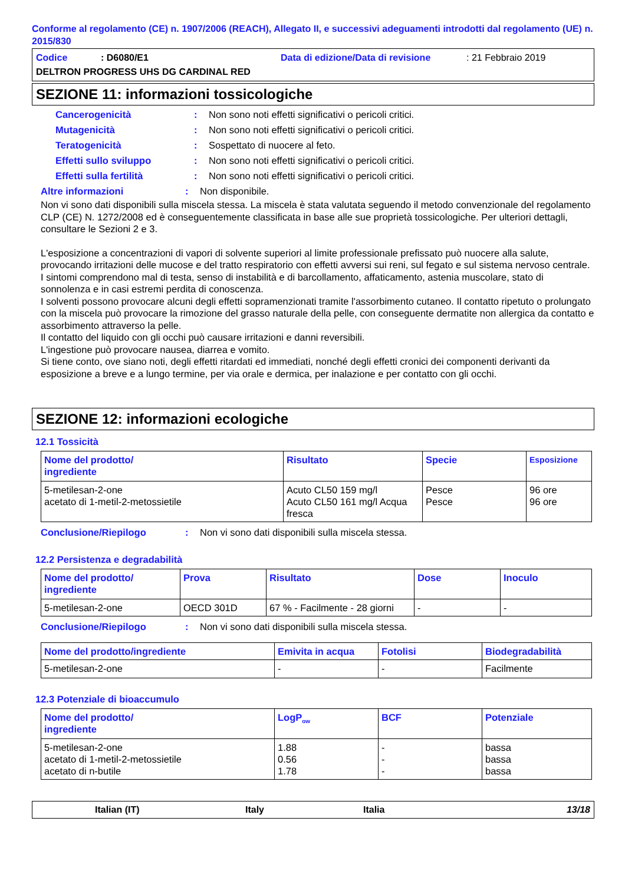Conforme al regolamento (CE) n. 1907/2006 (REACH), Allegato II, e successivi adeguamenti introdotti dal regolamento (UE) n. 2015/830
Codice: D6080/E1 Data di edizione/Data di revisione: 21 Febbraio 2019
DELTRON PROGRESS UHS DG CARDINAL RED
SEZIONE 11: informazioni tossicologiche
Cancerogenicità: Non sono noti effetti significativi o pericoli critici.
Mutagenicità: Non sono noti effetti significativi o pericoli critici.
Teratogenicità: Sospettato di nuocere al feto.
Effetti sullo sviluppo: Non sono noti effetti significativi o pericoli critici.
Effetti sulla fertilità: Non sono noti effetti significativi o pericoli critici.
Altre informazioni: Non disponibile.
Non vi sono dati disponibili sulla miscela stessa. La miscela è stata valutata seguendo il metodo convenzionale del regolamento CLP (CE) N. 1272/2008 ed è conseguentemente classificata in base alle sue proprietà tossicologiche. Per ulteriori dettagli, consultare le Sezioni 2 e 3.
L'esposizione a concentrazioni di vapori di solvente superiori al limite professionale prefissato può nuocere alla salute, provocando irritazioni delle mucose e del tratto respiratorio con effetti avversi sui reni, sul fegato e sul sistema nervoso centrale. I sintomi comprendono mal di testa, senso di instabilità e di barcollamento, affaticamento, astenia muscolare, stato di sonnolenza e in casi estremi perdita di conoscenza.
I solventi possono provocare alcuni degli effetti sopramenzionati tramite l'assorbimento cutaneo. Il contatto ripetuto o prolungato con la miscela può provocare la rimozione del grasso naturale della pelle, con conseguente dermatite non allergica da contatto e assorbimento attraverso la pelle.
Il contatto del liquido con gli occhi può causare irritazioni e danni reversibili.
L'ingestione può provocare nausea, diarrea e vomito.
Si tiene conto, ove siano noti, degli effetti ritardati ed immediati, nonché degli effetti cronici dei componenti derivanti da esposizione a breve e a lungo termine, per via orale e dermica, per inalazione e per contatto con gli occhi.
SEZIONE 12: informazioni ecologiche
12.1 Tossicità
| Nome del prodotto/ ingrediente | Risultato | Specie | Esposizione |
| --- | --- | --- | --- |
| 5-metilesan-2-one acetato di 1-metil-2-metossietile | Acuto CL50 159 mg/l Acuto CL50 161 mg/l Acqua fresca | Pesce Pesce | 96 ore 96 ore |
Conclusione/Riepilogo: Non vi sono dati disponibili sulla miscela stessa.
12.2 Persistenza e degradabilità
| Nome del prodotto/ ingrediente | Prova | Risultato | Dose | Inoculo |
| --- | --- | --- | --- | --- |
| 5-metilesan-2-one | OECD 301D | 67 % - Facilmente - 28 giorni | - | - |
Conclusione/Riepilogo: Non vi sono dati disponibili sulla miscela stessa.
| Nome del prodotto/ingrediente | Emivita in acqua | Fotolisi | Biodegradabilità |
| --- | --- | --- | --- |
| 5-metilesan-2-one | - | - | Facilmente |
12.3 Potenziale di bioaccumulo
| Nome del prodotto/ ingrediente | LogP<sub>ow</sub> | BCF | Potenziale |
| --- | --- | --- | --- |
| 5-metilesan-2-one acetato di 1-metil-2-metossietile acetato di n-butile | 1.88 0.56 1.78 | - - - | bassa bassa bassa |
Italian (IT) Italy Italia 13/18